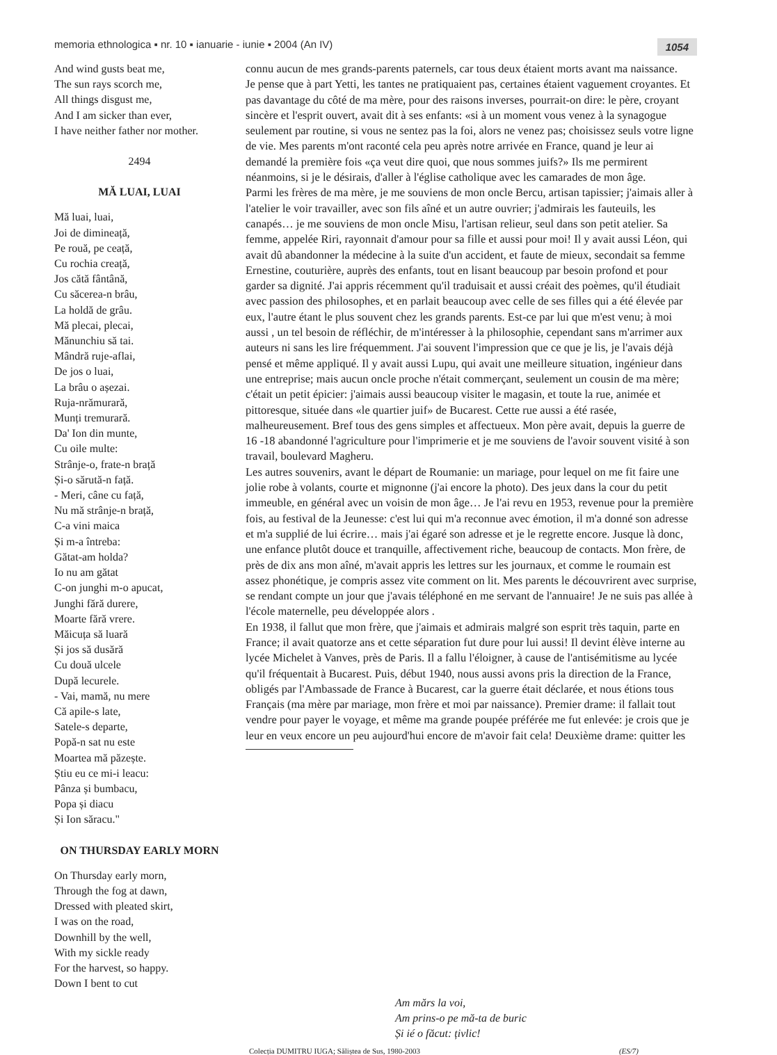memoria ethnologica ▪ nr. 10 ▪ ianuarie - iunie ▪ 2004 (An IV) 1054
And wind gusts beat me,
The sun rays scorch me,
All things disgust me,
And I am sicker than ever,
I have neither father nor mother.
2494
MĂ LUAI, LUAI
Mă luai, luai,
Joi de dimineață,
Pe rouă, pe ceață,
Cu rochia creață,
Jos cătă fântână,
Cu săcerea-n brâu,
La holdă de grâu.
Mă plecai, plecai,
Mănunchiu să tai.
Mândră ruje-aflai,
De jos o luai,
La brâu o așezai.
Ruja-nrămurară,
Munți tremurară.
Da' Ion din munte,
Cu oile multe:
Strânje-o, frate-n brață
Și-o sărută-n față.
- Meri, câne cu față,
Nu mă strânje-n brață,
C-a vini maica
Și m-a întreba:
Gătat-am holda?
Io nu am gătat
C-on junghi m-o apucat,
Junghi fără durere,
Moarte fără vrere.
Măicuța să luară
Și jos să dusără
Cu două ulcele
După lecurele.
- Vai, mamă, nu mere
Că apile-s late,
Satele-s departe,
Popă-n sat nu este
Moartea mă păzește.
Știu eu ce mi-i leacu:
Pânza și bumbacu,
Popa și diacu
Și Ion săracu."
ON THURSDAY EARLY MORN
On Thursday early morn,
Through the fog at dawn,
Dressed with pleated skirt,
I was on the road,
Downhill by the well,
With my sickle ready
For the harvest, so happy.
Down I bent to cut
connu aucun de mes grands-parents paternels, car tous deux étaient morts avant ma naissance.
Je pense que à part Yetti, les tantes ne pratiquaient pas, certaines étaient vaguement croyantes. Et pas davantage du côté de ma mère, pour des raisons inverses, pourrait-on dire: le père, croyant sincère et l'esprit ouvert, avait dit à ses enfants: «si à un moment vous venez à la synagogue seulement par routine, si vous ne sentez pas la foi, alors ne venez pas; choisissez seuls votre ligne de vie. Mes parents m'ont raconté cela peu après notre arrivée en France, quand je leur ai demandé la première fois «ça veut dire quoi, que nous sommes juifs?» Ils me permirent néanmoins, si je le désirais, d'aller à l'église catholique avec les camarades de mon âge.
Parmi les frères de ma mère, je me souviens de mon oncle Bercu, artisan tapissier; j'aimais aller à l'atelier le voir travailler, avec son fils aîné et un autre ouvrier; j'admirais les fauteuils, les canapés… je me souviens de mon oncle Misu, l'artisan relieur, seul dans son petit atelier. Sa femme, appelée Riri, rayonnait d'amour pour sa fille et aussi pour moi! Il y avait aussi Léon, qui avait dû abandonner la médecine à la suite d'un accident, et faute de mieux, secondait sa femme Ernestine, couturière, auprès des enfants, tout en lisant beaucoup par besoin profond et pour garder sa dignité. J'ai appris récemment qu'il traduisait et aussi créait des poèmes, qu'il étudiait avec passion des philosophes, et en parlait beaucoup avec celle de ses filles qui a été élevée par eux, l'autre étant le plus souvent chez les grands parents. Est-ce par lui que m'est venu; à moi aussi , un tel besoin de réfléchir, de m'intéresser à la philosophie, cependant sans m'arrimer aux auteurs ni sans les lire fréquemment. J'ai souvent l'impression que ce que je lis, je l'avais déjà pensé et même appliqué. Il y avait aussi Lupu, qui avait une meilleure situation, ingénieur dans une entreprise; mais aucun oncle proche n'était commerçant, seulement un cousin de ma mère; c'était un petit épicier: j'aimais aussi beaucoup visiter le magasin, et toute la rue, animée et pittoresque, située dans «le quartier juif» de Bucarest. Cette rue aussi a été rasée, malheureusement. Bref tous des gens simples et affectueux. Mon père avait, depuis la guerre de 16 -18 abandonné l'agriculture pour l'imprimerie et je me souviens de l'avoir souvent visité à son travail, boulevard Magheru.
Les autres souvenirs, avant le départ de Roumanie: un mariage, pour lequel on me fit faire une jolie robe à volants, courte et mignonne (j'ai encore la photo). Des jeux dans la cour du petit immeuble, en général avec un voisin de mon âge… Je l'ai revu en 1953, revenue pour la première fois, au festival de la Jeunesse: c'est lui qui m'a reconnue avec émotion, il m'a donné son adresse et m'a supplié de lui écrire… mais j'ai égaré son adresse et je le regrette encore. Jusque là donc, une enfance plutôt douce et tranquille, affectivement riche, beaucoup de contacts. Mon frère, de près de dix ans mon aîné, m'avait appris les lettres sur les journaux, et comme le roumain est assez phonétique, je compris assez vite comment on lit. Mes parents le découvrirent avec surprise, se rendant compte un jour que j'avais téléphoné en me servant de l'annuaire! Je ne suis pas allée à l'école maternelle, peu développée alors .
En 1938, il fallut que mon frère, que j'aimais et admirais malgré son esprit très taquin, parte en France; il avait quatorze ans et cette séparation fut dure pour lui aussi! Il devint élève interne au lycée Michelet à Vanves, près de Paris. Il a fallu l'éloigner, à cause de l'antisémitisme au lycée qu'il fréquentait à Bucarest. Puis, début 1940, nous aussi avons pris la direction de la France, obligés par l'Ambassade de France à Bucarest, car la guerre était déclarée, et nous étions tous Français (ma mère par mariage, mon frère et moi par naissance). Premier drame: il fallait tout vendre pour payer le voyage, et même ma grande poupée préférée me fut enlevée: je crois que je leur en veux encore un peu aujourd'hui encore de m'avoir fait cela! Deuxième drame: quitter les
Am mărs la voi,
Am prins-o pe mă-ta de buric
Și ié o făcut: țivlic!
Colecția DUMITRU IUGA; Sălіștea de Sus, 1980-2003 (ES/7)